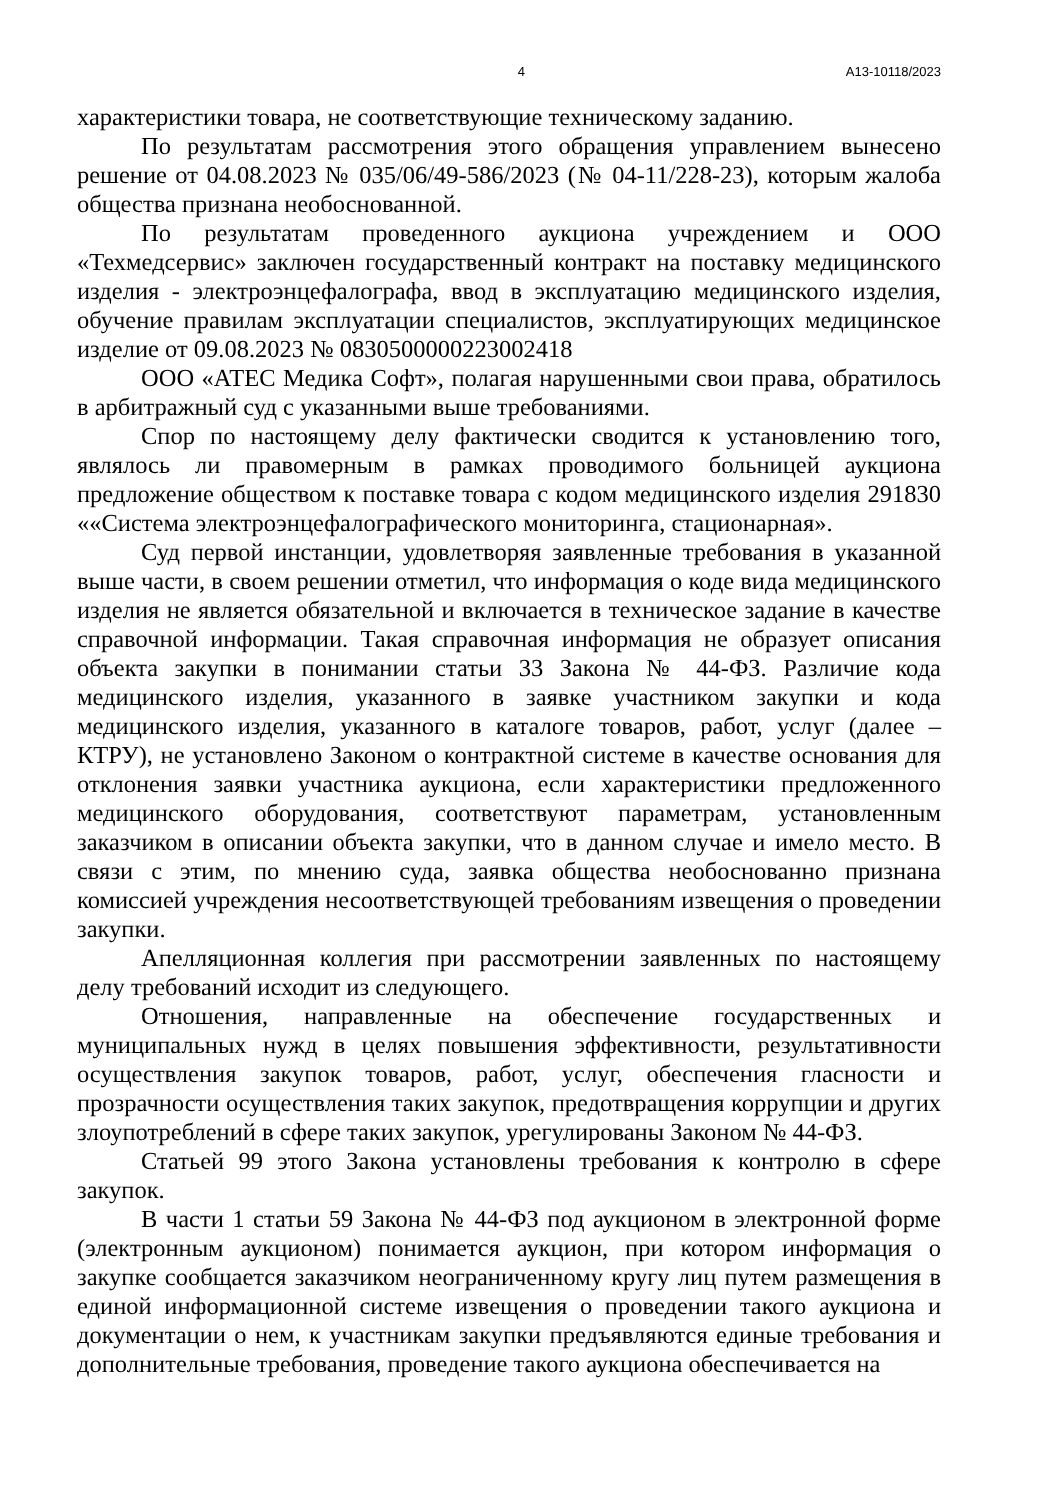4 А13-10118/2023
характеристики товара, не соответствующие техническому заданию.
По результатам рассмотрения этого обращения управлением вынесено решение от 04.08.2023 № 035/06/49-586/2023 (№ 04-11/228-23), которым жалоба общества признана необоснованной.
По результатам проведенного аукциона учреждением и ООО «Техмедсервис» заключен государственный контракт на поставку медицинского изделия - электроэнцефалографа, ввод в эксплуатацию медицинского изделия, обучение правилам эксплуатации специалистов, эксплуатирующих медицинское изделие от 09.08.2023 № 0830500000223002418
ООО «АТЕС Медика Софт», полагая нарушенными свои права, обратилось в арбитражный суд с указанными выше требованиями.
Спор по настоящему делу фактически сводится к установлению того, являлось ли правомерным в рамках проводимого больницей аукциона предложение обществом к поставке товара с кодом медицинского изделия 291830 ««Система электроэнцефалографического мониторинга, стационарная».
Суд первой инстанции, удовлетворяя заявленные требования в указанной выше части, в своем решении отметил, что информация о коде вида медицинского изделия не является обязательной и включается в техническое задание в качестве справочной информации. Такая справочная информация не образует описания объекта закупки в понимании статьи 33 Закона № 44-ФЗ. Различие кода медицинского изделия, указанного в заявке участником закупки и кода медицинского изделия, указанного в каталоге товаров, работ, услуг (далее – КТРУ), не установлено Законом о контрактной системе в качестве основания для отклонения заявки участника аукциона, если характеристики предложенного медицинского оборудования, соответствуют параметрам, установленным заказчиком в описании объекта закупки, что в данном случае и имело место. В связи с этим, по мнению суда, заявка общества необоснованно признана комиссией учреждения несоответствующей требованиям извещения о проведении закупки.
Апелляционная коллегия при рассмотрении заявленных по настоящему делу требований исходит из следующего.
Отношения, направленные на обеспечение государственных и муниципальных нужд в целях повышения эффективности, результативности осуществления закупок товаров, работ, услуг, обеспечения гласности и прозрачности осуществления таких закупок, предотвращения коррупции и других злоупотреблений в сфере таких закупок, урегулированы Законом № 44-ФЗ.
Статьей 99 этого Закона установлены требования к контролю в сфере закупок.
В части 1 статьи 59 Закона № 44-ФЗ под аукционом в электронной форме (электронным аукционом) понимается аукцион, при котором информация о закупке сообщается заказчиком неограниченному кругу лиц путем размещения в единой информационной системе извещения о проведении такого аукциона и документации о нем, к участникам закупки предъявляются единые требования и дополнительные требования, проведение такого аукциона обеспечивается на